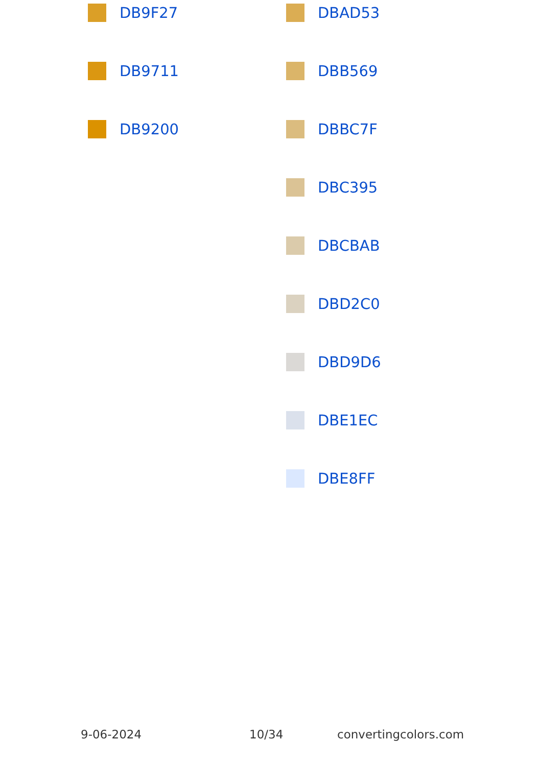DB9F27
DB9711
DB9200
DBAD53
DBB569
DBBC7F
DBC395
DBCBAB
DBD2C0
DBD9D6
DBE1EC
DBE8FF
9-06-2024 10/34 convertingcolors.com